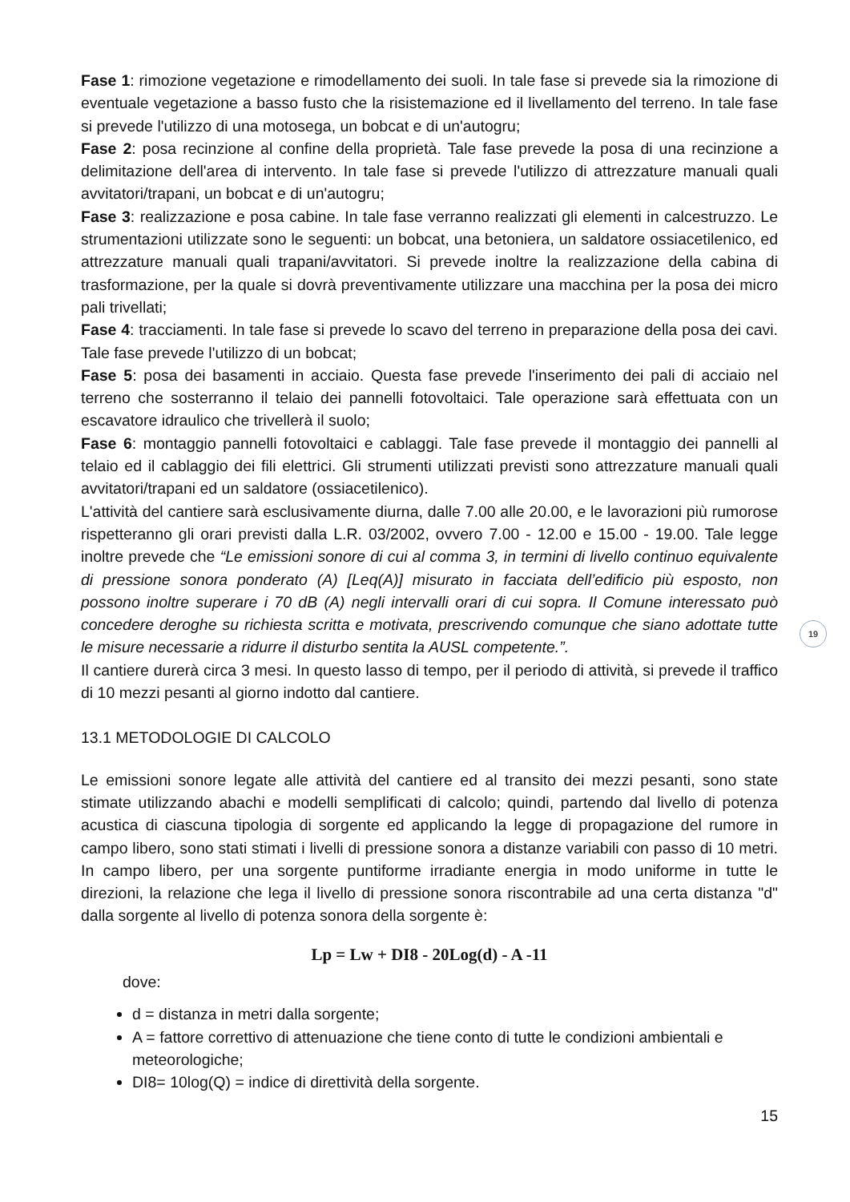Fase 1: rimozione vegetazione e rimodellamento dei suoli. In tale fase si prevede sia la rimozione di eventuale vegetazione a basso fusto che la risistemazione ed il livellamento del terreno. In tale fase si prevede l'utilizzo di una motosega, un bobcat e di un'autogru;
Fase 2: posa recinzione al confine della proprietà. Tale fase prevede la posa di una recinzione a delimitazione dell'area di intervento. In tale fase si prevede l'utilizzo di attrezzature manuali quali avvitatori/trapani, un bobcat e di un'autogru;
Fase 3: realizzazione e posa cabine. In tale fase verranno realizzati gli elementi in calcestruzzo. Le strumentazioni utilizzate sono le seguenti: un bobcat, una betoniera, un saldatore ossiacetilenico, ed attrezzature manuali quali trapani/avvitatori. Si prevede inoltre la realizzazione della cabina di trasformazione, per la quale si dovrà preventivamente utilizzare una macchina per la posa dei micro pali trivellati;
Fase 4: tracciamenti. In tale fase si prevede lo scavo del terreno in preparazione della posa dei cavi. Tale fase prevede l'utilizzo di un bobcat;
Fase 5: posa dei basamenti in acciaio. Questa fase prevede l'inserimento dei pali di acciaio nel terreno che sosterranno il telaio dei pannelli fotovoltaici. Tale operazione sarà effettuata con un escavatore idraulico che trivellerà il suolo;
Fase 6: montaggio pannelli fotovoltaici e cablaggi. Tale fase prevede il montaggio dei pannelli al telaio ed il cablaggio dei fili elettrici. Gli strumenti utilizzati previsti sono attrezzature manuali quali avvitatori/trapani ed un saldatore (ossiacetilenico).
L'attività del cantiere sarà esclusivamente diurna, dalle 7.00 alle 20.00, e le lavorazioni più rumorose rispetteranno gli orari previsti dalla L.R. 03/2002, ovvero 7.00 - 12.00 e 15.00 - 19.00. Tale legge inoltre prevede che “Le emissioni sonore di cui al comma 3, in termini di livello continuo equivalente di pressione sonora ponderato (A) [Leq(A)] misurato in facciata dell’edificio più esposto, non possono inoltre superare i 70 dB (A) negli intervalli orari di cui sopra. Il Comune interessato può concedere deroghe su richiesta scritta e motivata, prescrivendo comunque che siano adottate tutte le misure necessarie a ridurre il disturbo sentita la AUSL competente.”.
Il cantiere durerà circa 3 mesi. In questo lasso di tempo, per il periodo di attività, si prevede il traffico di 10 mezzi pesanti al giorno indotto dal cantiere.
13.1 METODOLOGIE DI CALCOLO
Le emissioni sonore legate alle attività del cantiere ed al transito dei mezzi pesanti, sono state stimate utilizzando abachi e modelli semplificati di calcolo; quindi, partendo dal livello di potenza acustica di ciascuna tipologia di sorgente ed applicando la legge di propagazione del rumore in campo libero, sono stati stimati i livelli di pressione sonora a distanze variabili con passo di 10 metri. In campo libero, per una sorgente puntiforme irradiante energia in modo uniforme in tutte le direzioni, la relazione che lega il livello di pressione sonora riscontrabile ad una certa distanza "d" dalla sorgente al livello di potenza sonora della sorgente è:
Lp = Lw + DI8 - 20Log(d) - A -11
dove:
d = distanza in metri dalla sorgente;
A = fattore correttivo di attenuazione che tiene conto di tutte le condizioni ambientali e meteorologiche;
DI8= 10log(Q) = indice di direttività della sorgente.
15
19